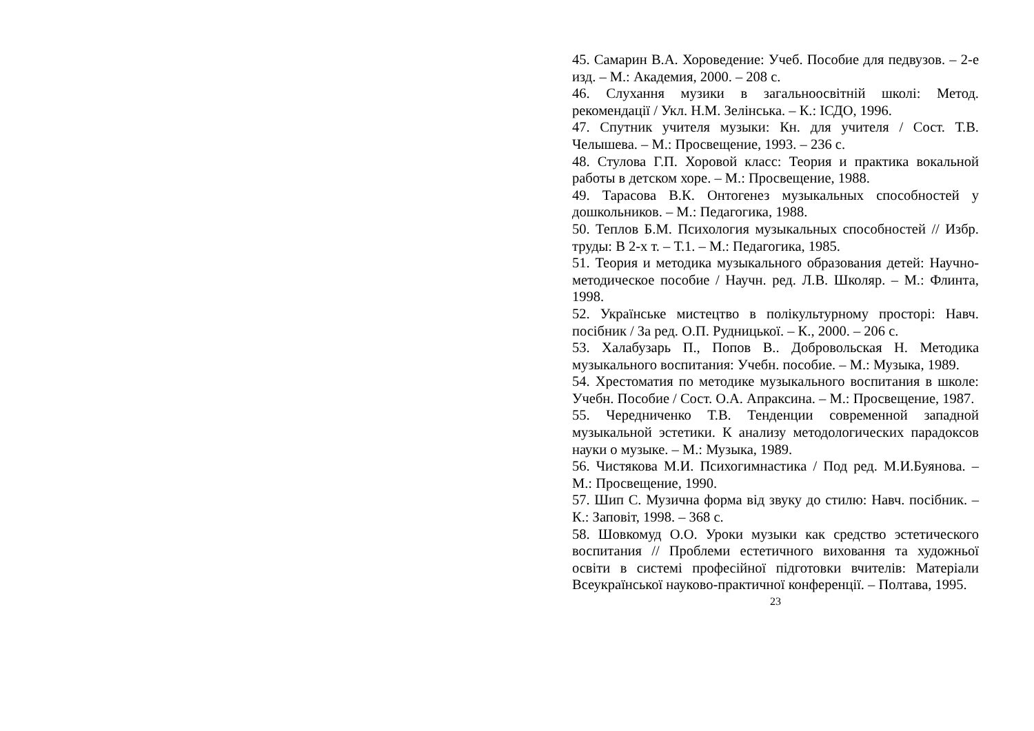45. Самарин В.А. Хороведение: Учеб. Пособие для педвузов. – 2-е изд. – М.: Академия, 2000. – 208 с.
46. Слухання музики в загальноосвітній школі: Метод. рекомендації / Укл. Н.М. Зелінська. – К.: ІСДО, 1996.
47. Спутник учителя музыки: Кн. для учителя / Сост. Т.В. Челышева. – М.: Просвещение, 1993. – 236 с.
48. Стулова Г.П. Хоровой класс: Теория и практика вокальной работы в детском хоре. – М.: Просвещение, 1988.
49. Тарасова В.К. Онтогенез музыкальных способностей у дошкольников. – М.: Педагогика, 1988.
50. Теплов Б.М. Психология музыкальных способностей // Избр. труды: В 2-х т. – Т.1. – М.: Педагогика, 1985.
51. Теория и методика музыкального образования детей: Научно-методическое пособие / Научн. ред. Л.В. Школяр. – М.: Флинта, 1998.
52. Українське мистецтво в полікультурному просторі: Навч. посібник / За ред. О.П. Рудницької. – К., 2000. – 206 с.
53. Халабузарь П., Попов В.. Добровольская Н. Методика музыкального воспитания: Учебн. пособие. – М.: Музыка, 1989.
54. Хрестоматия по методике музыкального воспитания в школе: Учебн. Пособие / Сост. О.А. Апраксина. – М.: Просвещение, 1987.
55. Чередниченко Т.В. Тенденции современной западной музыкальной эстетики. К анализу методологических парадоксов науки о музыке. – М.: Музыка, 1989.
56. Чистякова М.И. Психогимнастика / Под ред. М.И.Буянова. – М.: Просвещение, 1990.
57. Шип С. Музична форма від звуку до стилю: Навч. посібник. – К.: Заповіт, 1998. – 368 с.
58. Шовкомуд О.О. Уроки музыки как средство эстетического воспитания // Проблеми естетичного виховання та художньої освіти в системі професійної підготовки вчителів: Матеріали Всеукраїнської науково-практичної конференції. – Полтава, 1995.
23